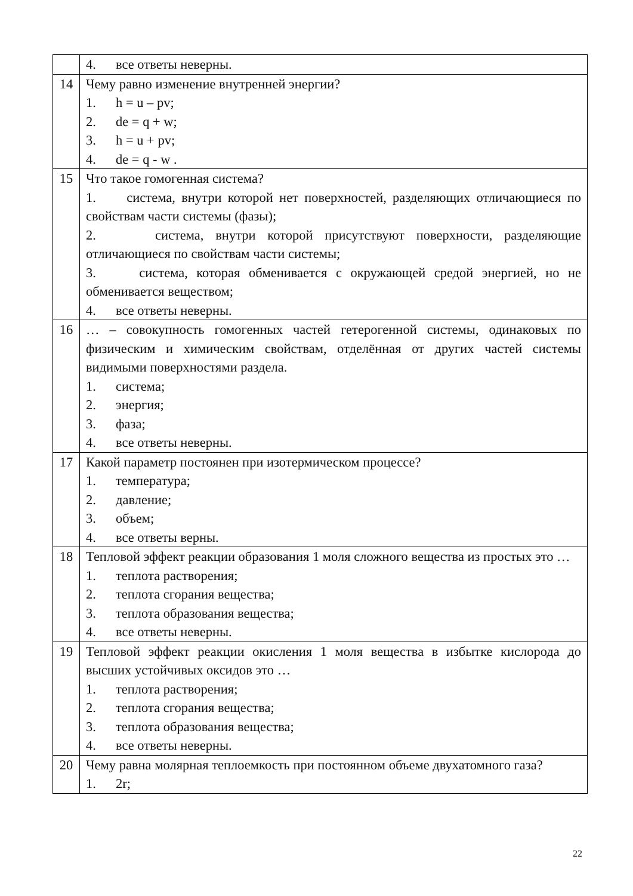| | 4. все ответы неверны. |
| 14 | Чему равно изменение внутренней энергии? 1. h = u – pv; 2. de = q + w; 3. h = u + pv; 4. de = q - w . |
| 15 | Что такое гомогенная система? 1. система, внутри которой нет поверхностей, разделяющих отличающиеся по свойствам части системы (фазы); 2. система, внутри которой присутствуют поверхности, разделяющие отличающиеся по свойствам части системы; 3. система, которая обменивается с окружающей средой энергией, но не обменивается веществом; 4. все ответы неверны. |
| 16 | … – совокупность гомогенных частей гетерогенной системы, одинаковых по физическим и химическим свойствам, отделённая от других частей системы видимыми поверхностями раздела. 1. система; 2. энергия; 3. фаза; 4. все ответы неверны. |
| 17 | Какой параметр постоянен при изотермическом процессе? 1. температура; 2. давление; 3. объем; 4. все ответы верны. |
| 18 | Тепловой эффект реакции образования 1 моля сложного вещества из простых это … 1. теплота растворения; 2. теплота сгорания вещества; 3. теплота образования вещества; 4. все ответы неверны. |
| 19 | Тепловой эффект реакции окисления 1 моля вещества в избытке кислорода до высших устойчивых оксидов это … 1. теплота растворения; 2. теплота сгорания вещества; 3. теплота образования вещества; 4. все ответы неверны. |
| 20 | Чему равна молярная теплоемкость при постоянном объеме двухатомного газа? 1. 2r; |
22